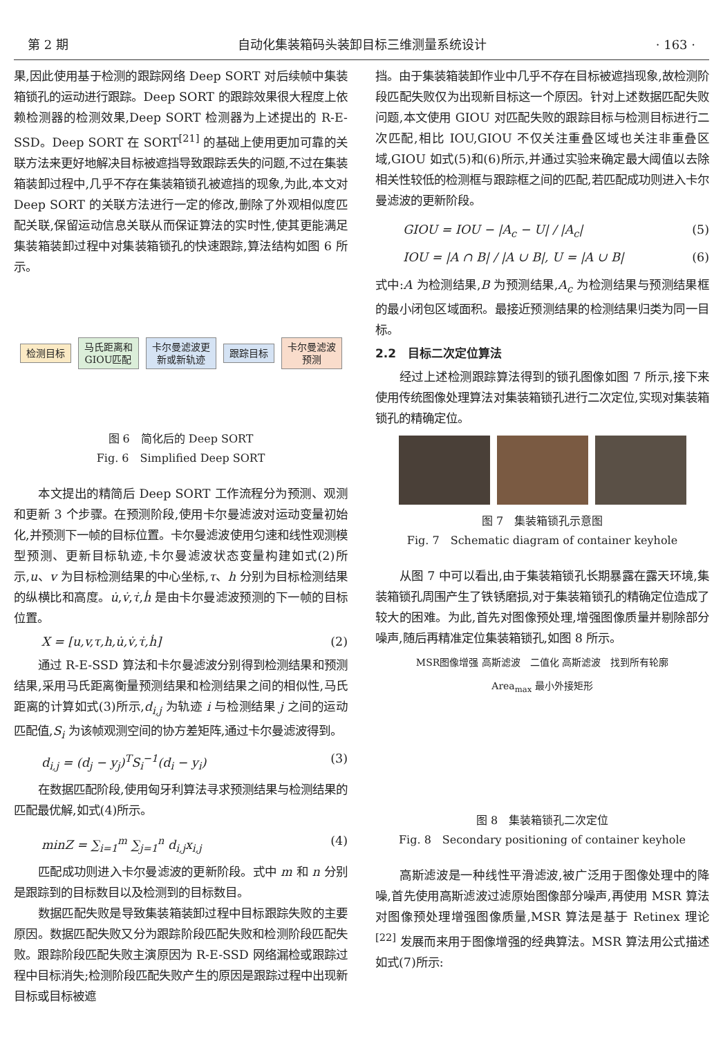第 2 期 自动化集装箱码头装卸目标三维测量系统设计 · 163 ·
果,因此使用基于检测的跟踪网络 Deep SORT 对后续帧中集装箱锁孔的运动进行跟踪。Deep SORT 的跟踪效果很大程度上依赖检测器的检测效果,Deep SORT 检测器为上述提出的 R-E-SSD。Deep SORT 在 SORT<sup>[21]</sup> 的基础上使用更加可靠的关联方法来更好地解决目标被遮挡导致跟踪丢失的问题,不过在集装箱装卸过程中,几乎不存在集装箱锁孔被遮挡的现象,为此,本文对 Deep SORT 的关联方法进行一定的修改,删除了外观相似度匹配关联,保留运动信息关联从而保证算法的实时性,使其更能满足集装箱装卸过程中对集装箱锁孔的快速跟踪,算法结构如图 6 所示。
检测目标
马氏距离和
GIOU匹配
卡尔曼滤波更
新或新轨迹
跟踪目标
卡尔曼滤波
预测
图 6　简化后的 Deep SORT
Fig. 6　Simplified Deep SORT
本文提出的精简后 Deep SORT 工作流程分为预测、观测和更新 3 个步骤。在预测阶段,使用卡尔曼滤波对运动变量初始化,并预测下一帧的目标位置。卡尔曼滤波使用匀速和线性观测模型预测、更新目标轨迹,卡尔曼滤波状态变量构建如式(2)所示,u、v 为目标检测结果的中心坐标,τ、h 分别为目标检测结果的纵横比和高度。u̇,v̇,τ̇,ḣ 是由卡尔曼滤波预测的下一帧的目标位置。
X = [u,v,τ,h,u̇,v̇,τ̇,ḣ] (2)
通过 R-E-SSD 算法和卡尔曼滤波分别得到检测结果和预测结果,采用马氏距离衡量预测结果和检测结果之间的相似性,马氏距离的计算如式(3)所示,d<sub>i,j</sub> 为轨迹 i 与检测结果 j 之间的运动匹配值,S<sub>i</sub> 为该帧观测空间的协方差矩阵,通过卡尔曼滤波得到。
d<sub>i,j</sub> = (d<sub>j</sub> − y<sub>j</sub>)<sup>T</sup>S<sub>i</sub><sup>−1</sup>(d<sub>i</sub> − y<sub>i</sub>) (3)
在数据匹配阶段,使用匈牙利算法寻求预测结果与检测结果的匹配最优解,如式(4)所示。
minZ = ∑<sub>i=1</sub><sup>m</sup> ∑<sub>j=1</sub><sup>n</sup> d<sub>i,j</sub>x<sub>i,j</sub> (4)
匹配成功则进入卡尔曼滤波的更新阶段。式中 m 和 n 分别是跟踪到的目标数目以及检测到的目标数目。
数据匹配失败是导致集装箱装卸过程中目标跟踪失败的主要原因。数据匹配失败又分为跟踪阶段匹配失败和检测阶段匹配失败。跟踪阶段匹配失败主演原因为 R-E-SSD 网络漏检或跟踪过程中目标消失;检测阶段匹配失败产生的原因是跟踪过程中出现新目标或目标被遮
挡。由于集装箱装卸作业中几乎不存在目标被遮挡现象,故检测阶段匹配失败仅为出现新目标这一个原因。针对上述数据匹配失败问题,本文使用 GIOU 对匹配失败的跟踪目标与检测目标进行二次匹配,相比 IOU,GIOU 不仅关注重叠区域也关注非重叠区域,GIOU 如式(5)和(6)所示,并通过实验来确定最大阈值以去除相关性较低的检测框与跟踪框之间的匹配,若匹配成功则进入卡尔曼滤波的更新阶段。
GIOU = IOU − |A<sub>c</sub> − U| / |A<sub>c</sub>| (5)
IOU = |A ∩ B| / |A ∪ B|, U = |A ∪ B| (6)
式中:A 为检测结果,B 为预测结果,A<sub>c</sub> 为检测结果与预测结果框的最小闭包区域面积。最接近预测结果的检测结果归类为同一目标。
2.2　目标二次定位算法
经过上述检测跟踪算法得到的锁孔图像如图 7 所示,接下来使用传统图像处理算法对集装箱锁孔进行二次定位,实现对集装箱锁孔的精确定位。
图 7　集装箱锁孔示意图
Fig. 7　Schematic diagram of container keyhole
从图 7 中可以看出,由于集装箱锁孔长期暴露在露天环境,集装箱锁孔周围产生了铁锈磨损,对于集装箱锁孔的精确定位造成了较大的困难。为此,首先对图像预处理,增强图像质量并剔除部分噪声,随后再精准定位集装箱锁孔,如图 8 所示。
MSR图像增强 高斯滤波 二值化 高斯滤波 找到所有轮廓 Area<sub>max</sub> 最小外接矩形
图 8　集装箱锁孔二次定位
Fig. 8　Secondary positioning of container keyhole
高斯滤波是一种线性平滑滤波,被广泛用于图像处理中的降噪,首先使用高斯滤波过滤原始图像部分噪声,再使用 MSR 算法对图像预处理增强图像质量,MSR 算法是基于 Retinex 理论<sup>[22]</sup> 发展而来用于图像增强的经典算法。MSR 算法用公式描述如式(7)所示: